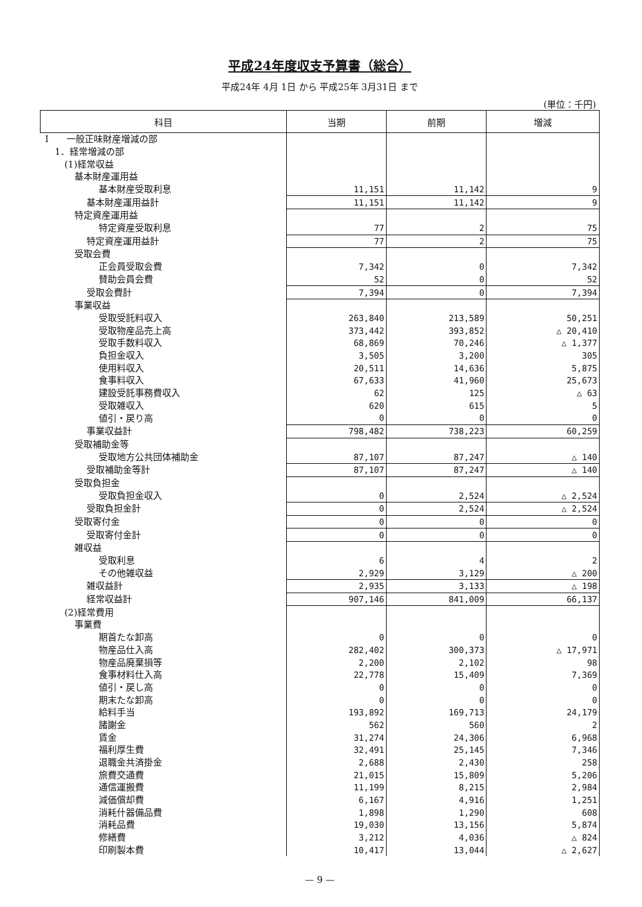平成24年度収支予算書（総合）
平成24年 4月 1日 から 平成25年 3月31日 まで
(単位：千円)
| 科目 | 当期 | 前期 | 増減 |
| --- | --- | --- | --- |
| I 一般正味財産増減の部 | | | |
| 1．経常増減の部 | | | |
| (1)経常収益 | | | |
| 基本財産運用益 | | | |
| 基本財産受取利息 | 11,151 | 11,142 | 9 |
| 基本財産運用益計 | 11,151 | 11,142 | 9 |
| 特定資産運用益 | | | |
| 特定資産受取利息 | 77 | 2 | 75 |
| 特定資産運用益計 | 77 | 2 | 75 |
| 受取会費 | | | |
| 正会員受取会費 | 7,342 | 0 | 7,342 |
| 賛助会員会費 | 52 | 0 | 52 |
| 受取会費計 | 7,394 | 0 | 7,394 |
| 事業収益 | | | |
| 受取受託料収入 | 263,840 | 213,589 | 50,251 |
| 受取物産品売上高 | 373,442 | 393,852 | △ 20,410 |
| 受取手数料収入 | 68,869 | 70,246 | △ 1,377 |
| 負担金収入 | 3,505 | 3,200 | 305 |
| 使用料収入 | 20,511 | 14,636 | 5,875 |
| 食事料収入 | 67,633 | 41,960 | 25,673 |
| 建設受託事務費収入 | 62 | 125 | △ 63 |
| 受取雑収入 | 620 | 615 | 5 |
| 値引・戻り高 | 0 | 0 | 0 |
| 事業収益計 | 798,482 | 738,223 | 60,259 |
| 受取補助金等 | | | |
| 受取地方公共団体補助金 | 87,107 | 87,247 | △ 140 |
| 受取補助金等計 | 87,107 | 87,247 | △ 140 |
| 受取負担金 | | | |
| 受取負担金収入 | 0 | 2,524 | △ 2,524 |
| 受取負担金計 | 0 | 2,524 | △ 2,524 |
| 受取寄付金 | 0 | 0 | 0 |
| 受取寄付金計 | 0 | 0 | 0 |
| 雑収益 | | | |
| 受取利息 | 6 | 4 | 2 |
| その他雑収益 | 2,929 | 3,129 | △ 200 |
| 雑収益計 | 2,935 | 3,133 | △ 198 |
| 経常収益計 | 907,146 | 841,009 | 66,137 |
| (2)経常費用 | | | |
| 事業費 | | | |
| 期首たな卸高 | 0 | 0 | 0 |
| 物産品仕入高 | 282,402 | 300,373 | △ 17,971 |
| 物産品廃棄損等 | 2,200 | 2,102 | 98 |
| 食事材料仕入高 | 22,778 | 15,409 | 7,369 |
| 値引・戻し高 | 0 | 0 | 0 |
| 期末たな卸高 | 0 | 0 | 0 |
| 給料手当 | 193,892 | 169,713 | 24,179 |
| 諸謝金 | 562 | 560 | 2 |
| 賃金 | 31,274 | 24,306 | 6,968 |
| 福利厚生費 | 32,491 | 25,145 | 7,346 |
| 退職金共済掛金 | 2,688 | 2,430 | 258 |
| 旅費交通費 | 21,015 | 15,809 | 5,206 |
| 通信運搬費 | 11,199 | 8,215 | 2,984 |
| 減価償却費 | 6,167 | 4,916 | 1,251 |
| 消耗什器備品費 | 1,898 | 1,290 | 608 |
| 消耗品費 | 19,030 | 13,156 | 5,874 |
| 修繕費 | 3,212 | 4,036 | △ 824 |
| 印刷製本費 | 10,417 | 13,044 | △ 2,627 |
— 9 —